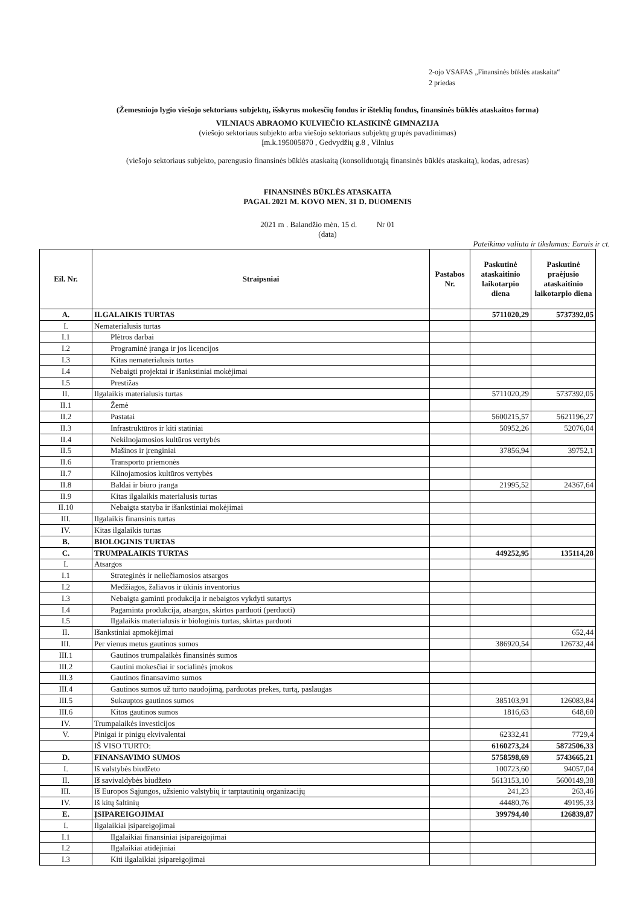2-ojo VSAFAS „Finansinės būklės ataskaita“
2 priedas
(Žemesniojo lygio viešojo sektoriaus subjektų, išskyrus mokesčių fondus ir išteklių fondus, finansinės būklės ataskaitos forma)
VILNIAUS ABRAOMO KULVIEČIO KLASIKINĖ GIMNAZIJA
(viešojo sektoriaus subjekto arba viešojo sektoriaus subjektų grupės pavadinimas)
Įm.k.195005870 , Gedvydžių g.8 , Vilnius
(viešojo sektoriaus subjekto, parengusio finansinės būklės ataskaitą (konsoliduotąją finansinės būklės ataskaitą), kodas, adresas)
FINANSINĖS BŪKLĖS ATASKAITA
PAGAL 2021 M. KOVO MEN. 31 D. DUOMENIS
2021 m . Balandžio mėn. 15 d. Nr 01
(data)
Pateikimo valiuta ir tikslumas: Eurais ir ct.
| Eil. Nr. | Straipsniai | Pastabos Nr. | Paskutinė ataskaitinio laikotarpio diena | Paskutinė praėjusio ataskaitinio laikotarpio diena |
| --- | --- | --- | --- | --- |
| A. | ILGALAIKIS TURTAS | | 5711020,29 | 5737392,05 |
| I. | Nematerialusis turtas | | | |
| I.1 | Plėtros darbai | | | |
| I.2 | Programinė įranga ir jos licencijos | | | |
| I.3 | Kitas nematerialusis turtas | | | |
| I.4 | Nebaigti projektai ir išankstiniai mokėjimai | | | |
| I.5 | Prestižas | | | |
| II. | Ilgalaikis materialusis turtas | | 5711020,29 | 5737392,05 |
| II.1 | Žemė | | | |
| II.2 | Pastatai | | 5600215,57 | 5621196,27 |
| II.3 | Infrastruktūros ir kiti statiniai | | 50952,26 | 52076,04 |
| II.4 | Nekilnojamosios kultūros vertybės | | | |
| II.5 | Mašinos ir įrenginiai | | 37856,94 | 39752,1 |
| II.6 | Transporto priemonės | | | |
| II.7 | Kilnojamosios kultūros vertybės | | | |
| II.8 | Baldai ir biuro įranga | | 21995,52 | 24367,64 |
| II.9 | Kitas ilgalaikis materialusis turtas | | | |
| II.10 | Nebaigta statyba ir išankstiniai mokėjimai | | | |
| III. | Ilgalaikis finansinis turtas | | | |
| IV. | Kitas ilgalaikis turtas | | | |
| B. | BIOLOGINIS TURTAS | | | |
| C. | TRUMPALAIKIS TURTAS | | 449252,95 | 135114,28 |
| I. | Atsargos | | | |
| I.1 | Strateginės ir neliečiamosios atsargos | | | |
| I.2 | Medžiagos, žaliavos ir ūkinis inventorius | | | |
| I.3 | Nebaigta gaminti produkcija ir nebaigtos vykdyti sutartys | | | |
| I.4 | Pagaminta produkcija, atsargos, skirtos parduoti (perduoti) | | | |
| I.5 | Ilgalaikis materialusis ir biologinis turtas, skirtas parduoti | | | |
| II. | Išankstiniai apmokėjimai | | | 652,44 |
| III. | Per vienus metus gautinos sumos | | 386920,54 | 126732,44 |
| III.1 | Gautinos trumpalaikės finansinės sumos | | | |
| III.2 | Gautini mokesčiai ir socialinės įmokos | | | |
| III.3 | Gautinos finansavimo sumos | | | |
| III.4 | Gautinos sumos už turto naudojimą, parduotas prekes, turtą, paslaugas | | | |
| III.5 | Sukauptos gautinos sumos | | 385103,91 | 126083,84 |
| III.6 | Kitos gautinos sumos | | 1816,63 | 648,60 |
| IV. | Trumpalaikės investicijos | | | |
| V. | Pinigai ir pinigų ekvivalentai | | 62332,41 | 7729,4 |
| | IŠ VISO TURTO: | | 6160273,24 | 5872506,33 |
| D. | FINANSAVIMO SUMOS | | 5758598,69 | 5743665,21 |
| I. | Iš valstybės biudžeto | | 100723,60 | 94057,04 |
| II. | Iš savivaldybės biudžeto | | 5613153,10 | 5600149,38 |
| III. | Iš Europos Sąjungos, užsienio valstybių ir tarptautinių organizacijų | | 241,23 | 263,46 |
| IV. | Iš kitų šaltinių | | 44480,76 | 49195,33 |
| E. | ĮSIPAREIGOJIMAI | | 399794,40 | 126839,87 |
| I. | Ilgalaikiai įsipareigojimai | | | |
| I.1 | Ilgalaikiai finansiniai įsipareigojimai | | | |
| I.2 | Ilgalaikiai atidėjiniai | | | |
| I.3 | Kiti ilgalaikiai įsipareigojimai | | | |